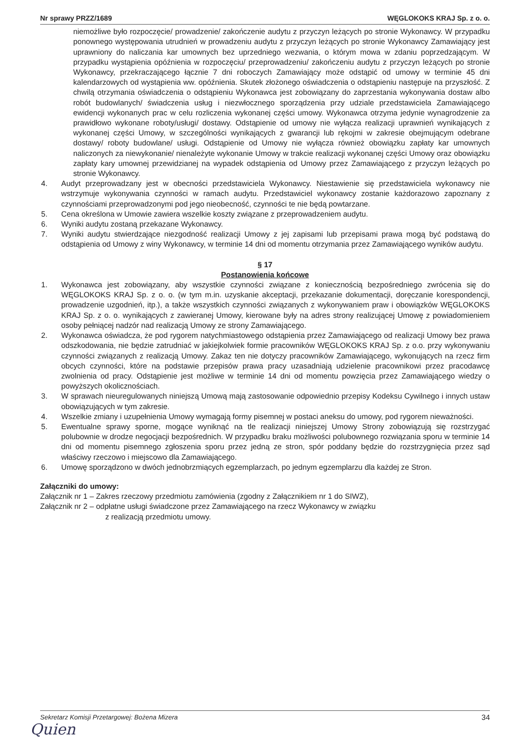Nr sprawy PRZZ/1689 WĘGLOKOKS KRAJ Sp. z o. o.
niemożliwe było rozpoczęcie/ prowadzenie/ zakończenie audytu z przyczyn leżących po stronie Wykonawcy. W przypadku ponownego występowania utrudnień w prowadzeniu audytu z przyczyn leżących po stronie Wykonawcy Zamawiający jest uprawniony do naliczania kar umownych bez uprzedniego wezwania, o którym mowa w zdaniu poprzedzającym. W przypadku wystąpienia opóźnienia w rozpoczęciu/ przeprowadzeniu/ zakończeniu audytu z przyczyn leżących po stronie Wykonawcy, przekraczającego łącznie 7 dni roboczych Zamawiający może odstąpić od umowy w terminie 45 dni kalendarzowych od wystąpienia ww. opóźnienia. Skutek złożonego oświadczenia o odstąpieniu następuje na przyszłość. Z chwilą otrzymania oświadczenia o odstąpieniu Wykonawca jest zobowiązany do zaprzestania wykonywania dostaw albo robót budowlanych/ świadczenia usług i niezwłocznego sporządzenia przy udziale przedstawiciela Zamawiającego ewidencji wykonanych prac w celu rozliczenia wykonanej części umowy. Wykonawca otrzyma jedynie wynagrodzenie za prawidłowo wykonane roboty/usługi/ dostawy. Odstąpienie od umowy nie wyłącza realizacji uprawnień wynikających z wykonanej części Umowy, w szczególności wynikających z gwarancji lub rękojmi w zakresie obejmującym odebrane dostawy/ roboty budowlane/ usługi. Odstąpienie od Umowy nie wyłącza również obowiązku zapłaty kar umownych naliczonych za niewykonanie/ nienależyte wykonanie Umowy w trakcie realizacji wykonanej części Umowy oraz obowiązku zapłaty kary umownej przewidzianej na wypadek odstąpienia od Umowy przez Zamawiającego z przyczyn leżących po stronie Wykonawcy.
4. Audyt przeprowadzany jest w obecności przedstawiciela Wykonawcy. Niestawienie się przedstawiciela wykonawcy nie wstrzymuje wykonywania czynności w ramach audytu. Przedstawiciel wykonawcy zostanie każdorazowo zapoznany z czynnościami przeprowadzonymi pod jego nieobecność, czynności te nie będą powtarzane.
5. Cena określona w Umowie zawiera wszelkie koszty związane z przeprowadzeniem audytu.
6. Wyniki audytu zostaną przekazane Wykonawcy.
7. Wyniki audytu stwierdzające niezgodność realizacji Umowy z jej zapisami lub przepisami prawa mogą być podstawą do odstąpienia od Umowy z winy Wykonawcy, w terminie 14 dni od momentu otrzymania przez Zamawiającego wyników audytu.
§ 17
Postanowienia końcowe
1. Wykonawca jest zobowiązany, aby wszystkie czynności związane z koniecznością bezpośredniego zwrócenia się do WĘGLOKOKS KRAJ Sp. z o. o. (w tym m.in. uzyskanie akceptacji, przekazanie dokumentacji, doręczanie korespondencji, prowadzenie uzgodnień, itp.), a także wszystkich czynności związanych z wykonywaniem praw i obowiązków WĘGLOKOKS KRAJ Sp. z o. o. wynikających z zawieranej Umowy, kierowane były na adres strony realizującej Umowę z powiadomieniem osoby pełniącej nadzór nad realizacją Umowy ze strony Zamawiającego.
2. Wykonawca oświadcza, że pod rygorem natychmiastowego odstąpienia przez Zamawiającego od realizacji Umowy bez prawa odszkodowania, nie będzie zatrudniać w jakiejkolwiek formie pracowników WĘGLOKOKS KRAJ Sp. z o.o. przy wykonywaniu czynności związanych z realizacją Umowy. Zakaz ten nie dotyczy pracowników Zamawiającego, wykonujących na rzecz firm obcych czynności, które na podstawie przepisów prawa pracy uzasadniają udzielenie pracownikowi przez pracodawcę zwolnienia od pracy. Odstąpienie jest możliwe w terminie 14 dni od momentu powzięcia przez Zamawiającego wiedzy o powyższych okolicznościach.
3. W sprawach nieuregulowanych niniejszą Umową mają zastosowanie odpowiednio przepisy Kodeksu Cywilnego i innych ustaw obowiązujących w tym zakresie.
4. Wszelkie zmiany i uzupełnienia Umowy wymagają formy pisemnej w postaci aneksu do umowy, pod rygorem nieważności.
5. Ewentualne sprawy sporne, mogące wyniknąć na tle realizacji niniejszej Umowy Strony zobowiązują się rozstrzygać polubownie w drodze negocjacji bezpośrednich. W przypadku braku możliwości polubownego rozwiązania sporu w terminie 14 dni od momentu pisemnego zgłoszenia sporu przez jedną ze stron, spór poddany będzie do rozstrzygnięcia przez sąd właściwy rzeczowo i miejscowo dla Zamawiającego.
6. Umowę sporządzono w dwóch jednobrzmiących egzemplarzach, po jednym egzemplarzu dla każdej ze Stron.
Załączniki do umowy:
Załącznik nr 1 – Zakres rzeczowy przedmiotu zamówienia (zgodny z Załącznikiem nr 1 do SIWZ),
Załącznik nr 2 – odpłatne usługi świadczone przez Zamawiającego na rzecz Wykonawcy w związku
z realizacją przedmiotu umowy.
Sekretarz Komisji Przetargowej: Bożena Mizera 34
Quien